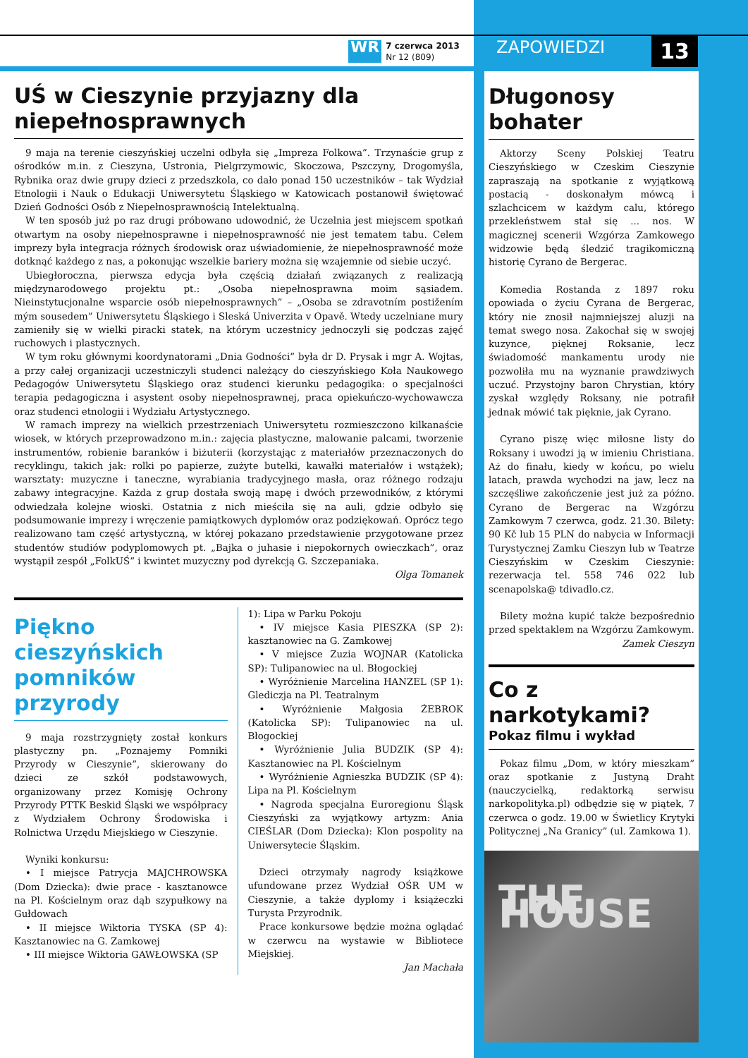WR 7 czerwca 2013
Nr 12 (809)
ZAPOWIEDZI 13
UŚ w Cieszynie przyjazny dla niepełnosprawnych
9 maja na terenie cieszyńskiej uczelni odbyła się „Impreza Folkowa”. Trzynaście grup z ośrodków m.in. z Cieszyna, Ustronia, Pielgrzymowic, Skoczowa, Pszczyny, Drogomyśla, Rybnika oraz dwie grupy dzieci z przedszkola, co dało ponad 150 uczestników – tak Wydział Etnologii i Nauk o Edukacji Uniwersytetu Śląskiego w Katowicach postanowił świętować Dzień Godności Osób z Niepełnosprawnością Intelektualną.
W ten sposób już po raz drugi próbowano udowodnić, że Uczelnia jest miejscem spotkań otwartym na osoby niepełnosprawne i niepełnosprawność nie jest tematem tabu. Celem imprezy była integracja różnych środowisk oraz uświadomienie, że niepełnosprawność może dotknąć każdego z nas, a pokonując wszelkie bariery można się wzajemnie od siebie uczyć.
Ubiegłoroczna, pierwsza edycja była częścią działań związanych z realizacją międzynarodowego projektu pt.: „Osoba niepełnosprawna moim sąsiadem. Nieinstytucjonalne wsparcie osób niepełnosprawnych” – „Osoba se zdravotním postižením mým sousedem” Uniwersytetu Śląskiego i Sleská Univerzita v Opavě. Wtedy uczelniane mury zamieniły się w wielki piracki statek, na którym uczestnicy jednoczyli się podczas zajęć ruchowych i plastycznych.
W tym roku głównymi koordynatorami „Dnia Godności” była dr D. Prysak i mgr A. Wojtas, a przy całej organizacji uczestniczyli studenci należący do cieszyńskiego Koła Naukowego Pedagogów Uniwersytetu Śląskiego oraz studenci kierunku pedagogika: o specjalności terapia pedagogiczna i asystent osoby niepełnosprawnej, praca opiekuńczo-wychowawcza oraz studenci etnologii i Wydziału Artystycznego.
W ramach imprezy na wielkich przestrzeniach Uniwersytetu rozmieszczono kilkanaście wiosek, w których przeprowadzono m.in.: zajęcia plastyczne, malowanie palcami, tworzenie instrumentów, robienie baranków i biżuterii (korzystając z materiałów przeznaczonych do recyklingu, takich jak: rolki po papierze, zużyte butelki, kawałki materiałów i wstążek); warsztaty: muzyczne i taneczne, wyrabiania tradycyjnego masła, oraz różnego rodzaju zabawy integracyjne. Każda z grup dostała swoją mapę i dwóch przewodników, z którymi odwiedzała kolejne wioski. Ostatnia z nich mieściła się na auli, gdzie odbyło się podsumowanie imprezy i wręczenie pamiątkowych dyplomów oraz podziękowań. Oprócz tego realizowano tam część artystyczną, w której pokazano przedstawienie przygotowane przez studentów studiów podyplomowych pt. „Bajka o juhasie i niepokornych owieczkach”, oraz wystąpił zespół „FolkUŚ” i kwintet muzyczny pod dyrekcją G. Szczepaniaka.
Olga Tomanek
Piękno cieszyńskich pomników przyrody
9 maja rozstrzygnięty został konkurs plastyczny pn. „Poznajemy Pomniki Przyrody w Cieszynie”, skierowany do dzieci ze szkół podstawowych, organizowany przez Komisję Ochrony Przyrody PTTK Beskid Śląski we współpracy z Wydziałem Ochrony Środowiska i Rolnictwa Urzędu Miejskiego w Cieszynie.
Wyniki konkursu:
• I miejsce Patrycja MAJCHROWSKA (Dom Dziecka): dwie prace - kasztanowce na Pl. Kościelnym oraz dąb szypułkowy na Gułdowach
• II miejsce Wiktoria TYSKA (SP 4): Kasztanowiec na G. Zamkowej
• III miejsce Wiktoria GAWŁOWSKA (SP
1): Lipa w Parku Pokoju
• IV miejsce Kasia PIESZKA (SP 2): kasztanowiec na G. Zamkowej
• V miejsce Zuzia WOJNAR (Katolicka SP): Tulipanowiec na ul. Błogockiej
• Wyróżnienie Marcelina HANZEL (SP 1): Glediczja na Pl. Teatralnym
• Wyróżnienie Małgosia ŻEBROK (Katolicka SP): Tulipanowiec na ul. Błogockiej
• Wyróżnienie Julia BUDZIK (SP 4): Kasztanowiec na Pl. Kościelnym
• Wyróżnienie Agnieszka BUDZIK (SP 4): Lipa na Pl. Kościelnym
• Nagroda specjalna Euroregionu Śląsk Cieszyński za wyjątkowy artyzm: Ania CIEŚLAR (Dom Dziecka): Klon pospolity na Uniwersytecie Śląskim.
Dzieci otrzymały nagrody książkowe ufundowane przez Wydział OŚR UM w Cieszynie, a także dyplomy i książeczki Turysta Przyrodnik.
Prace konkursowe będzie można oglądać w czerwcu na wystawie w Bibliotece Miejskiej.
Jan Machała
Długonosy bohater
Aktorzy Sceny Polskiej Teatru Cieszyńskiego w Czeskim Cieszynie zapraszają na spotkanie z wyjątkową postacią - doskonałym mówcą i szlachcicem w każdym calu, którego przekleństwem stał się ... nos. W magicznej scenerii Wzgórza Zamkowego widzowie będą śledzić tragikomiczną historię Cyrano de Bergerac.
Komedia Rostanda z 1897 roku opowiada o życiu Cyrana de Bergerac, który nie znosił najmniejszej aluzji na temat swego nosa. Zakochał się w swojej kuzynce, pięknej Roksanie, lecz świadomość mankamentu urody nie pozwoliła mu na wyznanie prawdziwych uczuć. Przystojny baron Chrystian, który zyskał względy Roksany, nie potrafił jednak mówić tak pięknie, jak Cyrano.
Cyrano piszę więc miłosne listy do Roksany i uwodzi ją w imieniu Christiana. Aż do finału, kiedy w końcu, po wielu latach, prawda wychodzi na jaw, lecz na szczęśliwe zakończenie jest już za późno. Cyrano de Bergerac na Wzgórzu Zamkowym 7 czerwca, godz. 21.30. Bilety: 90 Kč lub 15 PLN do nabycia w Informacji Turystycznej Zamku Cieszyn lub w Teatrze Cieszyńskim w Czeskim Cieszynie: rezerwacja tel. 558 746 022 lub scenapolska@ tdivadlo.cz.
Bilety można kupić także bezpośrednio przed spektaklem na Wzgórzu Zamkowym.
Zamek Cieszyn
Co z narkotykami?
Pokaz filmu i wykład
Pokaz filmu „Dom, w który mieszkam” oraz spotkanie z Justyną Draht (nauczycielką, redaktorką serwisu narkopolityka.pl) odbędzie się w piątek, 7 czerwca o godz. 19.00 w Świetlicy Krytyki Politycznej „Na Granicy” (ul. Zamkowa 1).
THE HOUSE